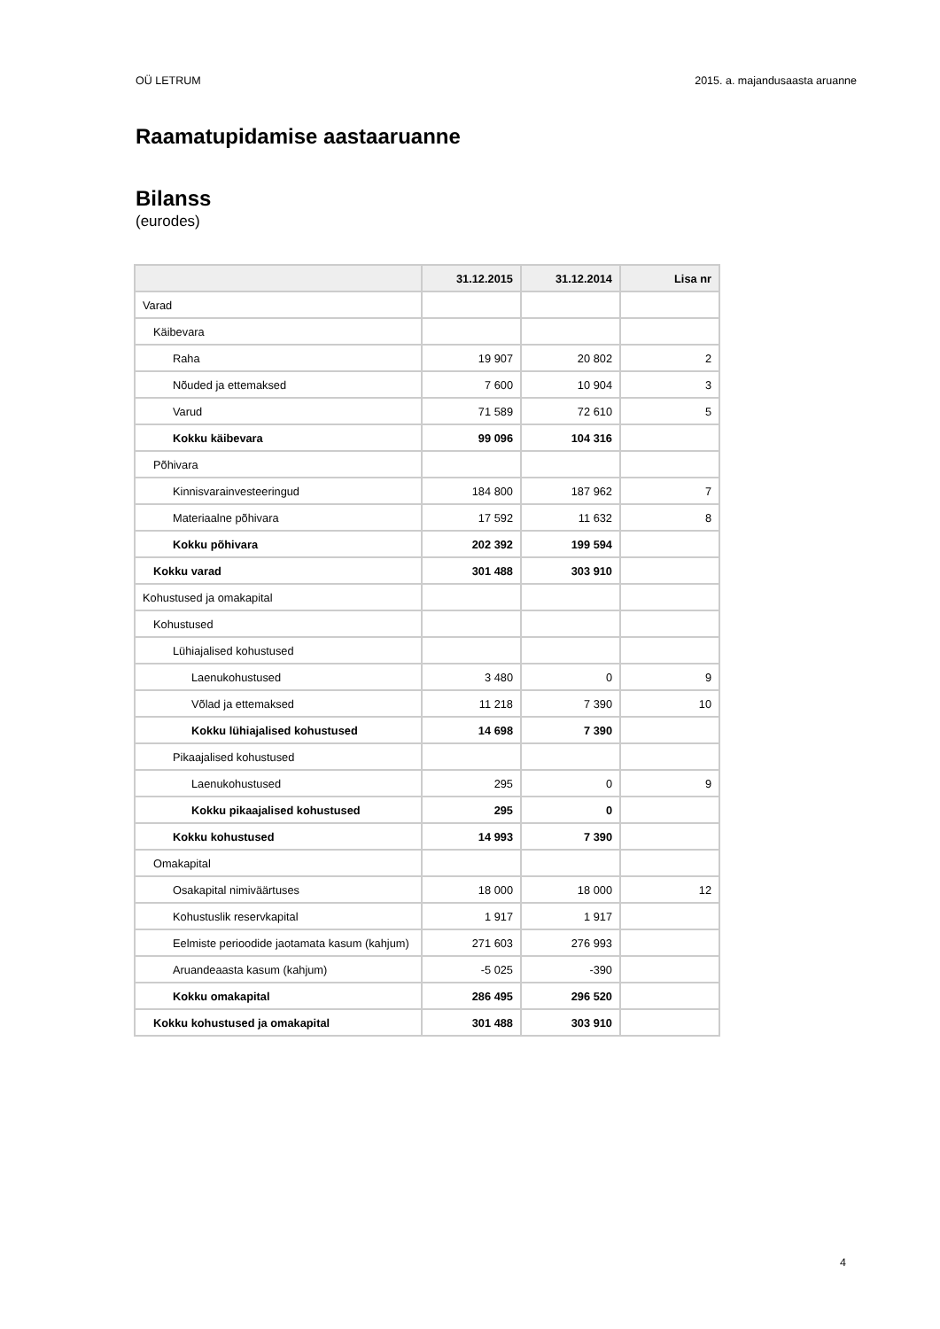OÜ LETRUM 2015. a. majandusaasta aruanne
Raamatupidamise aastaaruanne
Bilanss
(eurodes)
| | 31.12.2015 | 31.12.2014 | Lisa nr |
| --- | --- | --- | --- |
| Varad | | | |
| Käibevara | | | |
| Raha | 19 907 | 20 802 | 2 |
| Nõuded ja ettemaksed | 7 600 | 10 904 | 3 |
| Varud | 71 589 | 72 610 | 5 |
| Kokku käibevara | 99 096 | 104 316 | |
| Põhivara | | | |
| Kinnisvarainvesteeringud | 184 800 | 187 962 | 7 |
| Materiaalne põhivara | 17 592 | 11 632 | 8 |
| Kokku põhivara | 202 392 | 199 594 | |
| Kokku varad | 301 488 | 303 910 | |
| Kohustused ja omakapital | | | |
| Kohustused | | | |
| Lühiajalised kohustused | | | |
| Laenukohustused | 3 480 | 0 | 9 |
| Võlad ja ettemaksed | 11 218 | 7 390 | 10 |
| Kokku lühiajalised kohustused | 14 698 | 7 390 | |
| Pikaajalised kohustused | | | |
| Laenukohustused | 295 | 0 | 9 |
| Kokku pikaajalised kohustused | 295 | 0 | |
| Kokku kohustused | 14 993 | 7 390 | |
| Omakapital | | | |
| Osakapital nimiväärtuses | 18 000 | 18 000 | 12 |
| Kohustuslik reservkapital | 1 917 | 1 917 | |
| Eelmiste perioodide jaotamata kasum (kahjum) | 271 603 | 276 993 | |
| Aruandeaasta kasum (kahjum) | -5 025 | -390 | |
| Kokku omakapital | 286 495 | 296 520 | |
| Kokku kohustused ja omakapital | 301 488 | 303 910 | |
4